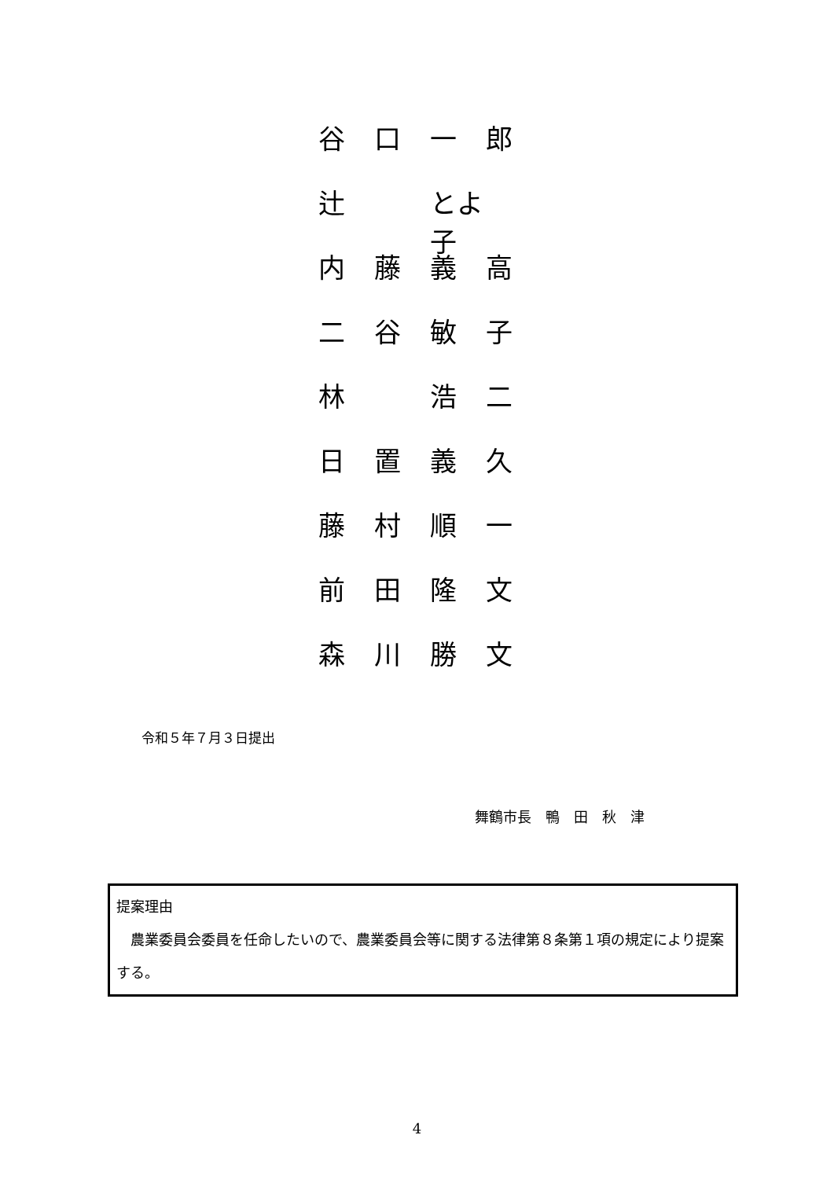谷口一郎
辻 とよ子
内藤義高
二谷敏子
林 浩二
日置義久
藤村順一
前田隆文
森川勝文
令和５年７月３日提出
舞鶴市長　鴨　田　秋　津
提案理由
　農業委員会委員を任命したいので、農業委員会等に関する法律第８条第１項の規定により提案する。
4